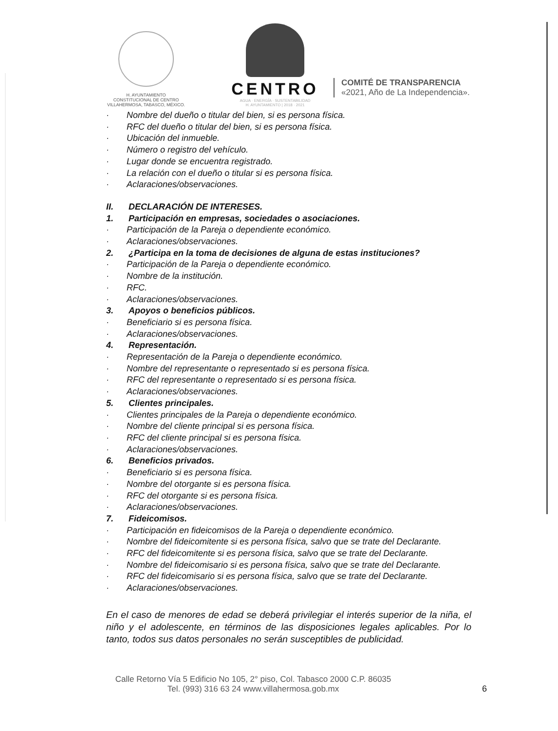H. AYUNTAMIENTO
CONSTITUCIONAL DE CENTRO
VILLAHERMOSA, TABASCO, MÉXICO.
CENTRO
AGUA · ENERGÍA · SUSTENTABILIDAD
H. AYUNTAMIENTO | 2018 · 2021
COMITÉ DE TRANSPARENCIA
«2021, Año de La Independencia».
· Nombre del dueño o titular del bien, si es persona física.
· RFC del dueño o titular del bien, si es persona física.
· Ubicación del inmueble.
· Número o registro del vehículo.
· Lugar donde se encuentra registrado.
· La relación con el dueño o titular si es persona física.
· Aclaraciones/observaciones.
II. DECLARACIÓN DE INTERESES.
1. Participación en empresas, sociedades o asociaciones.
· Participación de la Pareja o dependiente económico.
· Aclaraciones/observaciones.
2. ¿Participa en la toma de decisiones de alguna de estas instituciones?
· Participación de la Pareja o dependiente económico.
· Nombre de la institución.
· RFC.
· Aclaraciones/observaciones.
3. Apoyos o beneficios públicos.
· Beneficiario si es persona física.
· Aclaraciones/observaciones.
4. Representación.
· Representación de la Pareja o dependiente económico.
· Nombre del representante o representado si es persona física.
· RFC del representante o representado si es persona física.
· Aclaraciones/observaciones.
5. Clientes principales.
· Clientes principales de la Pareja o dependiente económico.
· Nombre del cliente principal si es persona física.
· RFC del cliente principal si es persona física.
· Aclaraciones/observaciones.
6. Beneficios privados.
· Beneficiario si es persona física.
· Nombre del otorgante si es persona física.
· RFC del otorgante si es persona física.
· Aclaraciones/observaciones.
7. Fideicomisos.
· Participación en fideicomisos de la Pareja o dependiente económico.
· Nombre del fideicomitente si es persona física, salvo que se trate del Declarante.
· RFC del fideicomitente si es persona física, salvo que se trate del Declarante.
· Nombre del fideicomisario si es persona física, salvo que se trate del Declarante.
· RFC del fideicomisario si es persona física, salvo que se trate del Declarante.
· Aclaraciones/observaciones.
En el caso de menores de edad se deberá privilegiar el interés superior de la niña, el niño y el adolescente, en términos de las disposiciones legales aplicables. Por lo tanto, todos sus datos personales no serán susceptibles de publicidad.
Calle Retorno Vía 5 Edificio No 105, 2° piso, Col. Tabasco 2000 C.P. 86035
Tel. (993) 316 63 24 www.villahermosa.gob.mx
6